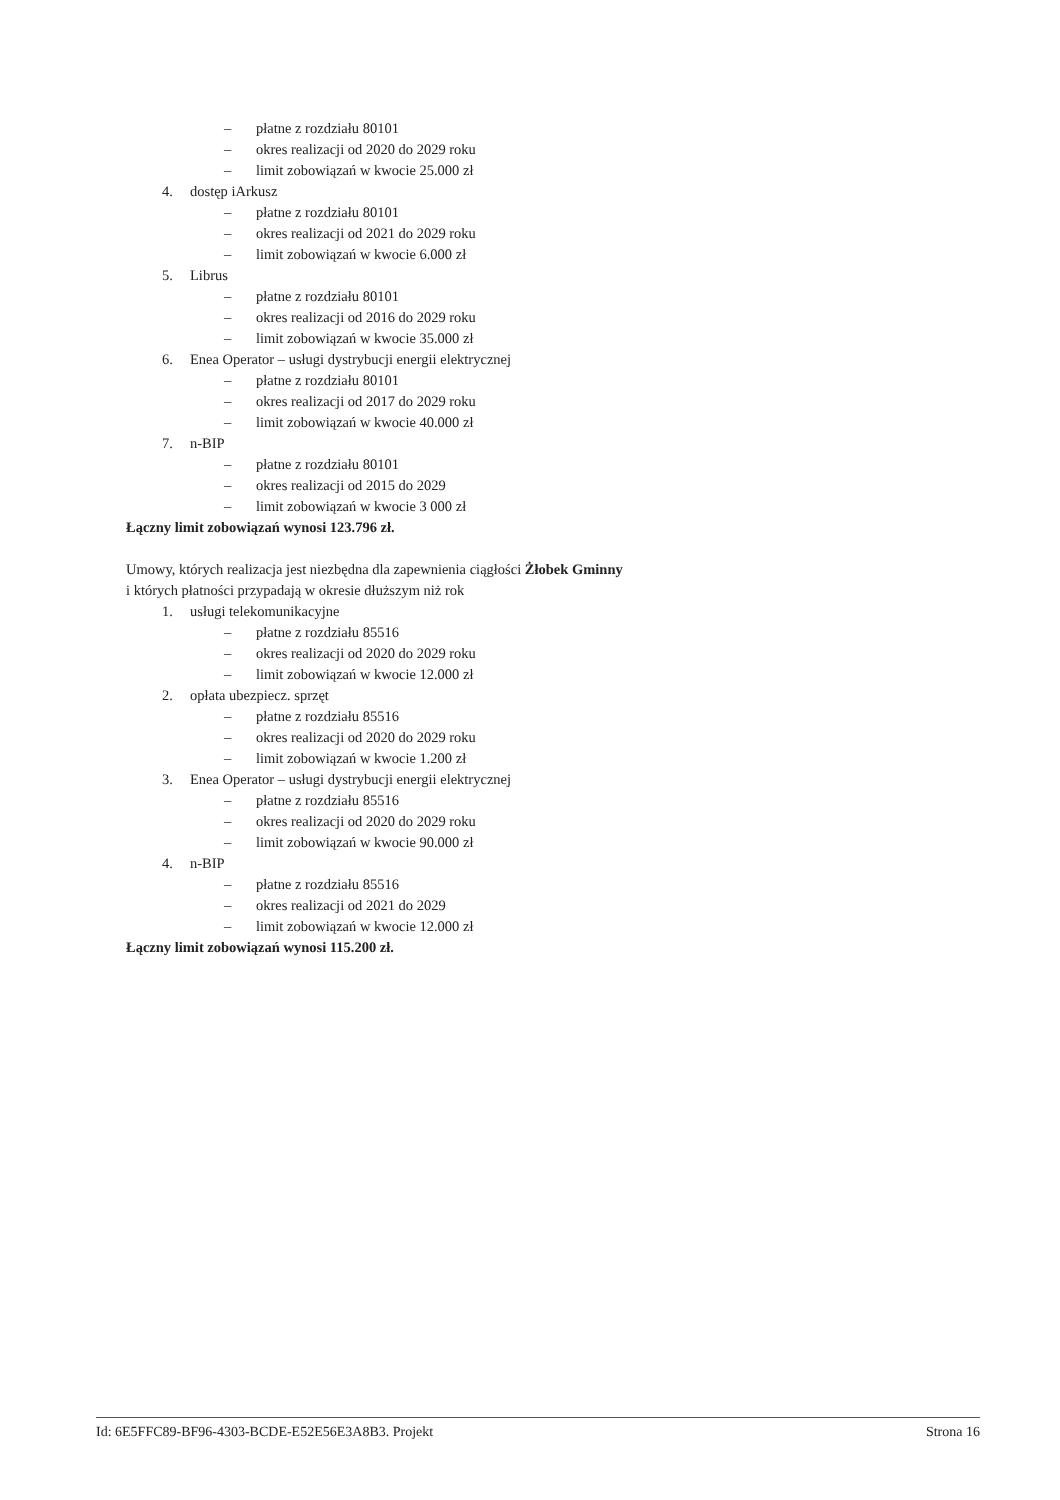– płatne z rozdziału 80101
– okres realizacji od 2020 do 2029 roku
– limit zobowiązań w kwocie 25.000 zł
4. dostęp iArkusz
– płatne z rozdziału 80101
– okres realizacji od 2021 do 2029 roku
– limit zobowiązań w kwocie 6.000 zł
5. Librus
– płatne z rozdziału 80101
– okres realizacji od 2016 do 2029 roku
– limit zobowiązań w kwocie 35.000 zł
6. Enea Operator – usługi dystrybucji energii elektrycznej
– płatne z rozdziału 80101
– okres realizacji od 2017 do 2029 roku
– limit zobowiązań w kwocie 40.000 zł
7. n-BIP
– płatne z rozdziału 80101
– okres realizacji od 2015 do 2029
– limit zobowiązań w kwocie 3 000 zł
Łączny limit zobowiązań wynosi 123.796 zł.
Umowy, których realizacja jest niezbędna dla zapewnienia ciągłości Żłobek Gminny
i których płatności przypadają w okresie dłuższym niż rok
1. usługi telekomunikacyjne
– płatne z rozdziału 85516
– okres realizacji od 2020 do 2029 roku
– limit zobowiązań w kwocie 12.000 zł
2. opłata ubezpiecz. sprzęt
– płatne z rozdziału 85516
– okres realizacji od 2020 do 2029 roku
– limit zobowiązań w kwocie 1.200 zł
3. Enea Operator – usługi dystrybucji energii elektrycznej
– płatne z rozdziału 85516
– okres realizacji od 2020 do 2029 roku
– limit zobowiązań w kwocie 90.000 zł
4. n-BIP
– płatne z rozdziału 85516
– okres realizacji od 2021 do 2029
– limit zobowiązań w kwocie 12.000 zł
Łączny limit zobowiązań wynosi 115.200 zł.
Id: 6E5FFC89-BF96-4303-BCDE-E52E56E3A8B3. Projekt Strona 16